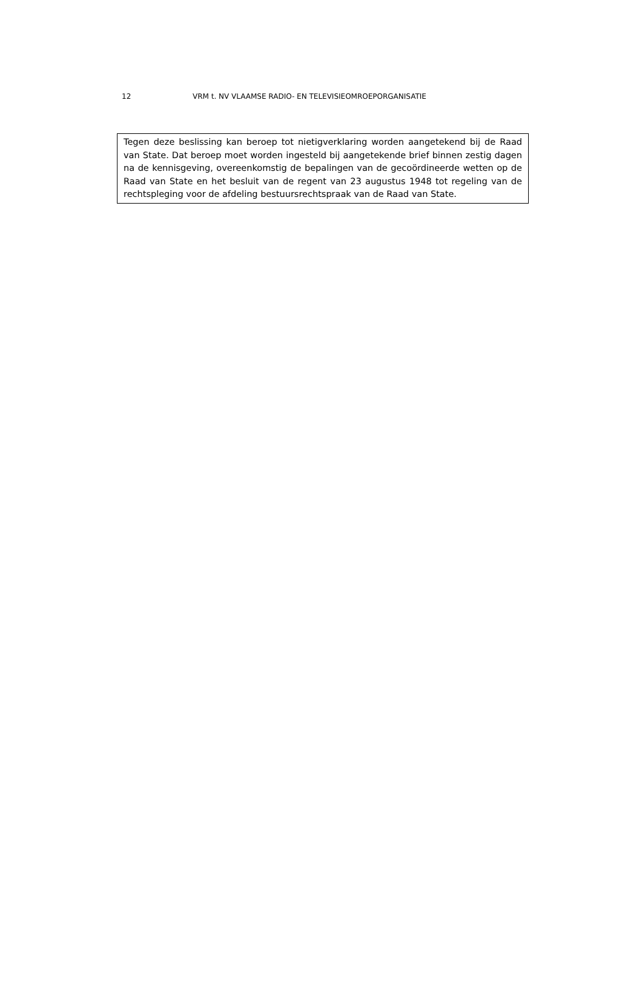12 VRM t. NV VLAAMSE RADIO- EN TELEVISIEOMROEPORGANISATIE
Tegen deze beslissing kan beroep tot nietigverklaring worden aangetekend bij de Raad van State. Dat beroep moet worden ingesteld bij aangetekende brief binnen zestig dagen na de kennisgeving, overeenkomstig de bepalingen van de gecoördineerde wetten op de Raad van State en het besluit van de regent van 23 augustus 1948 tot regeling van de rechtspleging voor de afdeling bestuursrechtspraak van de Raad van State.